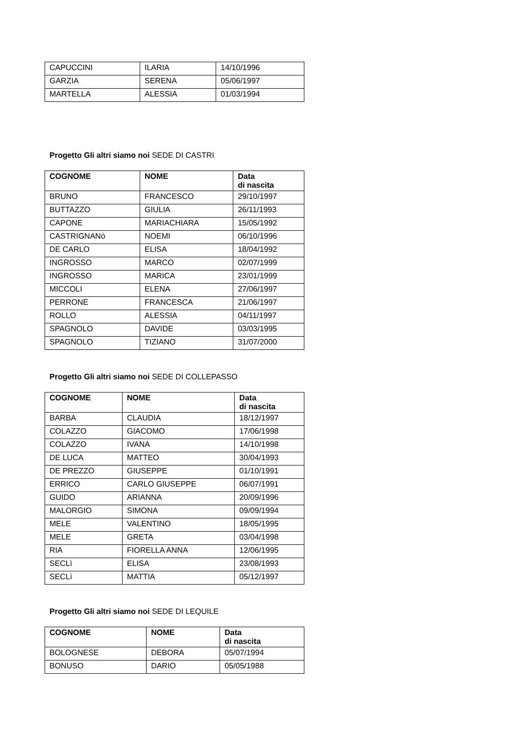| CAPUCCINI | ILARIA | 14/10/1996 |
| GARZIA | SERENA | 05/06/1997 |
| MARTELLA | ALESSIA | 01/03/1994 |
Progetto Gli altri siamo noi SEDE DI CASTRI
| COGNOME | NOME | Data di nascita |
| --- | --- | --- |
| BRUNO | FRANCESCO | 29/10/1997 |
| BUTTAZZO | GIULIA | 26/11/1993 |
| CAPONE | MARIACHIARA | 15/05/1992 |
| CASTRIGNANò | NOEMI | 06/10/1996 |
| DE CARLO | ELISA | 18/04/1992 |
| INGROSSO | MARCO | 02/07/1999 |
| INGROSSO | MARICA | 23/01/1999 |
| MICCOLI | ELENA | 27/06/1997 |
| PERRONE | FRANCESCA | 21/06/1997 |
| ROLLO | ALESSIA | 04/11/1997 |
| SPAGNOLO | DAVIDE | 03/03/1995 |
| SPAGNOLO | TIZIANO | 31/07/2000 |
Progetto Gli altri siamo noi SEDE DI COLLEPASSO
| COGNOME | NOME | Data di nascita |
| --- | --- | --- |
| BARBA | CLAUDIA | 18/12/1997 |
| COLAZZO | GIACOMO | 17/06/1998 |
| COLAZZO | IVANA | 14/10/1998 |
| DE LUCA | MATTEO | 30/04/1993 |
| DE PREZZO | GIUSEPPE | 01/10/1991 |
| ERRICO | CARLO GIUSEPPE | 06/07/1991 |
| GUIDO | ARIANNA | 20/09/1996 |
| MALORGIO | SIMONA | 09/09/1994 |
| MELE | VALENTINO | 18/05/1995 |
| MELE | GRETA | 03/04/1998 |
| RIA | FIORELLA ANNA | 12/06/1995 |
| SECLì | ELISA | 23/08/1993 |
| SECLì | MATTIA | 05/12/1997 |
Progetto Gli altri siamo noi SEDE DI LEQUILE
| COGNOME | NOME | Data di nascita |
| --- | --- | --- |
| BOLOGNESE | DEBORA | 05/07/1994 |
| BONUSO | DARIO | 05/05/1988 |